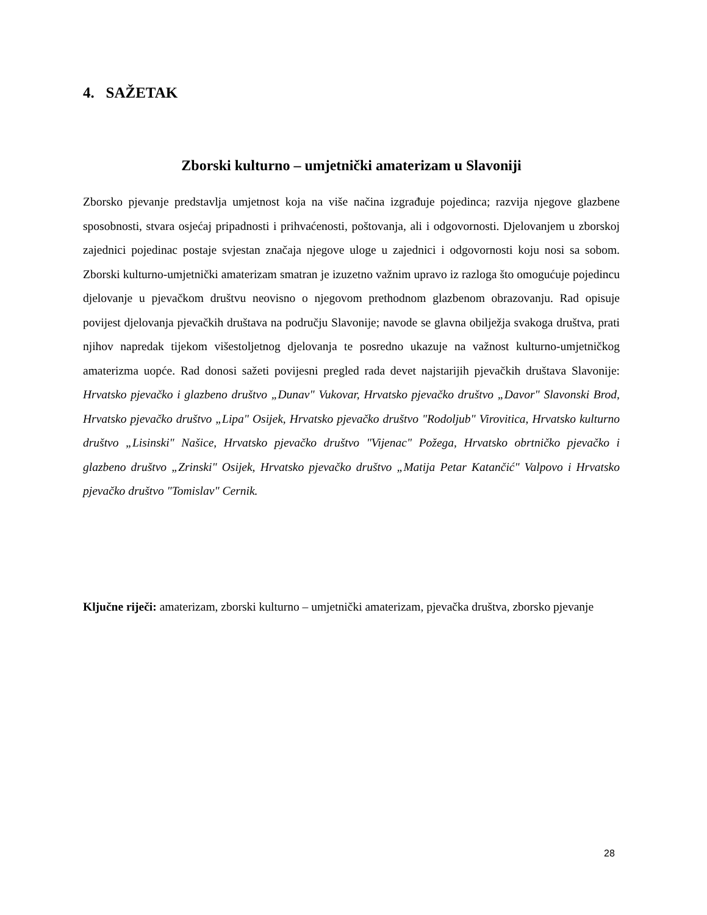4. SAŽETAK
Zborski kulturno – umjetnički amaterizam u Slavoniji
Zborsko pjevanje predstavlja umjetnost koja na više načina izgrađuje pojedinca; razvija njegove glazbene sposobnosti, stvara osjećaj pripadnosti i prihvaćenosti, poštovanja, ali i odgovornosti. Djelovanjem u zborskoj zajednici pojedinac postaje svjestan značaja njegove uloge u zajednici i odgovornosti koju nosi sa sobom. Zborski kulturno-umjetnički amaterizam smatran je izuzetno važnim upravo iz razloga što omogućuje pojedincu djelovanje u pjevačkom društvu neovisno o njegovom prethodnom glazbenom obrazovanju. Rad opisuje povijest djelovanja pjevačkih društava na području Slavonije; navode se glavna obilježja svakoga društva, prati njihov napredak tijekom višestoljetnog djelovanja te posredno ukazuje na važnost kulturno-umjetničkog amaterizma uopće. Rad donosi sažeti povijesni pregled rada devet najstarijih pjevačkih društava Slavonije: Hrvatsko pjevačko i glazbeno društvo „Dunav" Vukovar, Hrvatsko pjevačko društvo „Davor" Slavonski Brod, Hrvatsko pjevačko društvo „Lipa" Osijek, Hrvatsko pjevačko društvo "Rodoljub" Virovitica, Hrvatsko kulturno društvo „Lisinski" Našice, Hrvatsko pjevačko društvo "Vijenac" Požega, Hrvatsko obrtničko pjevačko i glazbeno društvo „Zrinski" Osijek, Hrvatsko pjevačko društvo „Matija Petar Katančić" Valpovo i Hrvatsko pjevačko društvo "Tomislav" Cernik.
Ključne riječi: amaterizam, zborski kulturno – umjetnički amaterizam, pjevačka društva, zborsko pjevanje
28